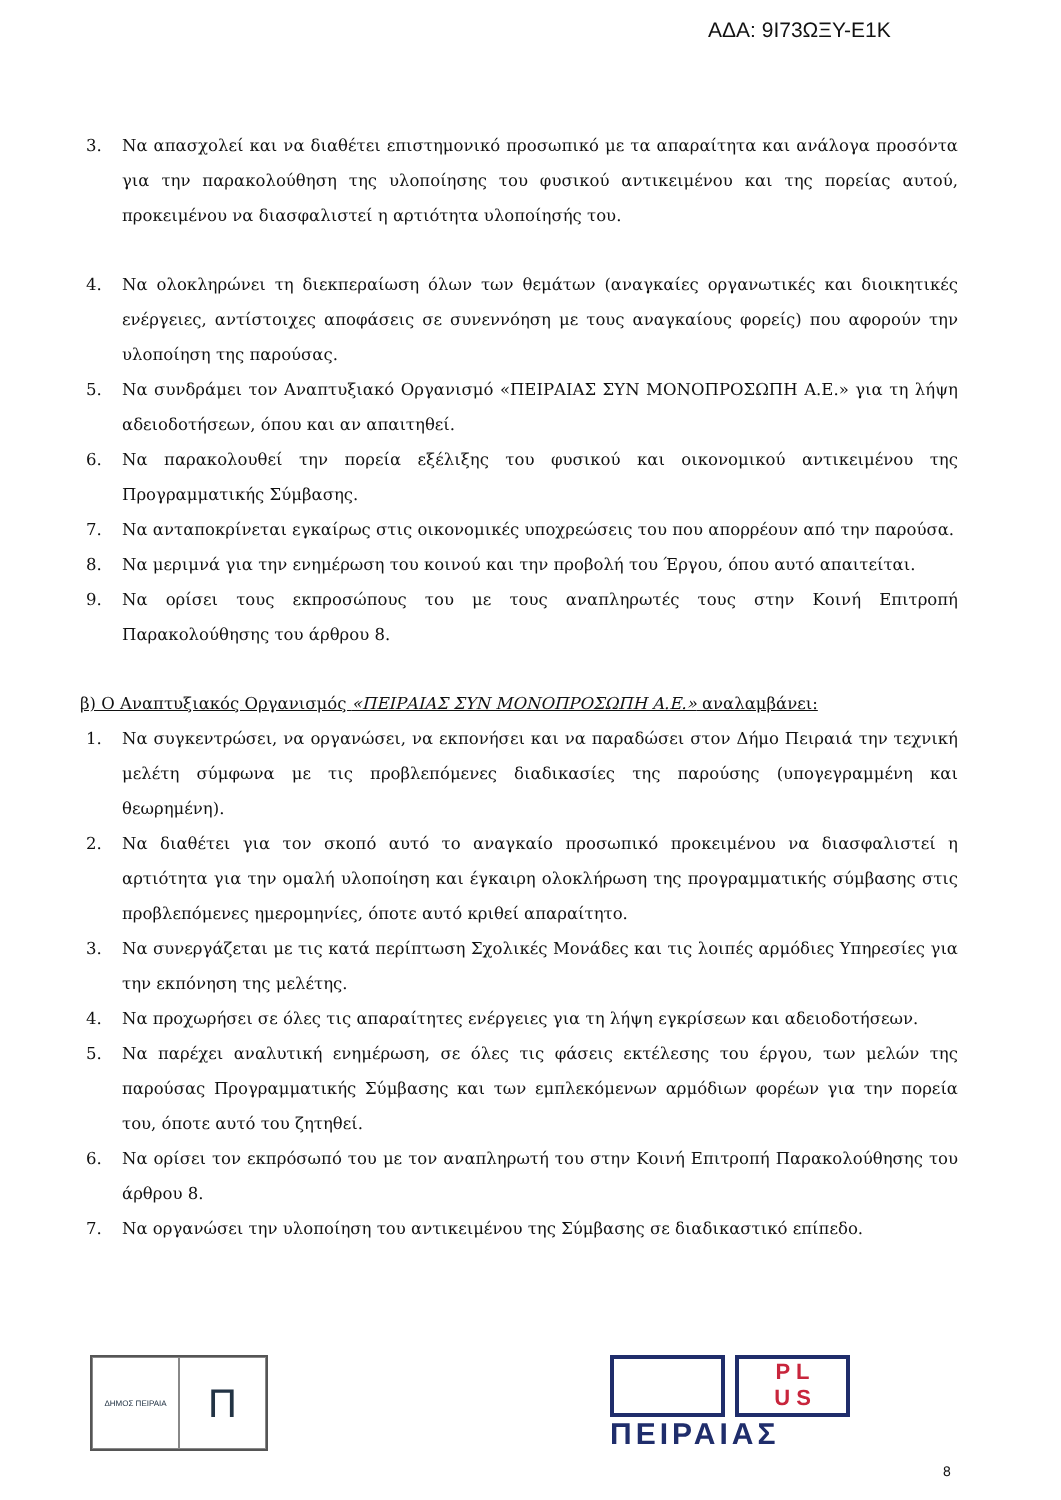ΑΔΑ: 9Ι73ΩΞΥ-Ε1Κ
3. Να απασχολεί και να διαθέτει επιστημονικό προσωπικό με τα απαραίτητα και ανάλογα προσόντα για την παρακολούθηση της υλοποίησης του φυσικού αντικειμένου και της πορείας αυτού, προκειμένου να διασφαλιστεί η αρτιότητα υλοποίησής του.
4. Να ολοκληρώνει τη διεκπεραίωση όλων των θεμάτων (αναγκαίες οργανωτικές και διοικητικές ενέργειες, αντίστοιχες αποφάσεις σε συνεννόηση με τους αναγκαίους φορείς) που αφορούν την υλοποίηση της παρούσας.
5. Να συνδράμει τον Αναπτυξιακό Οργανισμό «ΠΕΙΡΑΙΑΣ ΣΥΝ ΜΟΝΟΠΡΟΣΩΠΗ Α.Ε.» για τη λήψη αδειοδοτήσεων, όπου και αν απαιτηθεί.
6. Να παρακολουθεί την πορεία εξέλιξης του φυσικού και οικονομικού αντικειμένου της Προγραμματικής Σύμβασης.
7. Να ανταποκρίνεται εγκαίρως στις οικονομικές υποχρεώσεις του που απορρέουν από την παρούσα.
8. Να μεριμνά για την ενημέρωση του κοινού και την προβολή του Έργου, όπου αυτό απαιτείται.
9. Να ορίσει τους εκπροσώπους του με τους αναπληρωτές τους στην Κοινή Επιτροπή Παρακολούθησης του άρθρου 8.
β) Ο Αναπτυξιακός Οργανισμός «ΠΕΙΡΑΙΑΣ ΣΥΝ ΜΟΝΟΠΡΟΣΩΠΗ Α.Ε.» αναλαμβάνει:
1. Να συγκεντρώσει, να οργανώσει, να εκπονήσει και να παραδώσει στον Δήμο Πειραιά την τεχνική μελέτη σύμφωνα με τις προβλεπόμενες διαδικασίες της παρούσης (υπογεγραμμένη και θεωρημένη).
2. Να διαθέτει για τον σκοπό αυτό το αναγκαίο προσωπικό προκειμένου να διασφαλιστεί η αρτιότητα για την ομαλή υλοποίηση και έγκαιρη ολοκλήρωση της προγραμματικής σύμβασης στις προβλεπόμενες ημερομηνίες, όποτε αυτό κριθεί απαραίτητο.
3. Να συνεργάζεται με τις κατά περίπτωση Σχολικές Μονάδες και τις λοιπές αρμόδιες Υπηρεσίες για την εκπόνηση της μελέτης.
4. Να προχωρήσει σε όλες τις απαραίτητες ενέργειες για τη λήψη εγκρίσεων και αδειοδοτήσεων.
5. Να παρέχει αναλυτική ενημέρωση, σε όλες τις φάσεις εκτέλεσης του έργου, των μελών της παρούσας Προγραμματικής Σύμβασης και των εμπλεκόμενων αρμόδιων φορέων για την πορεία του, όποτε αυτό του ζητηθεί.
6. Να ορίσει τον εκπρόσωπό του με τον αναπληρωτή του στην Κοινή Επιτροπή Παρακολούθησης του άρθρου 8.
7. Να οργανώσει την υλοποίηση του αντικειμένου της Σύμβασης σε διαδικαστικό επίπεδο.
ΔΗΜΟΣ ΠΕΙΡΑΙΑ
Π
P L
U S
ΠΕΙΡΑΙΑΣ
8